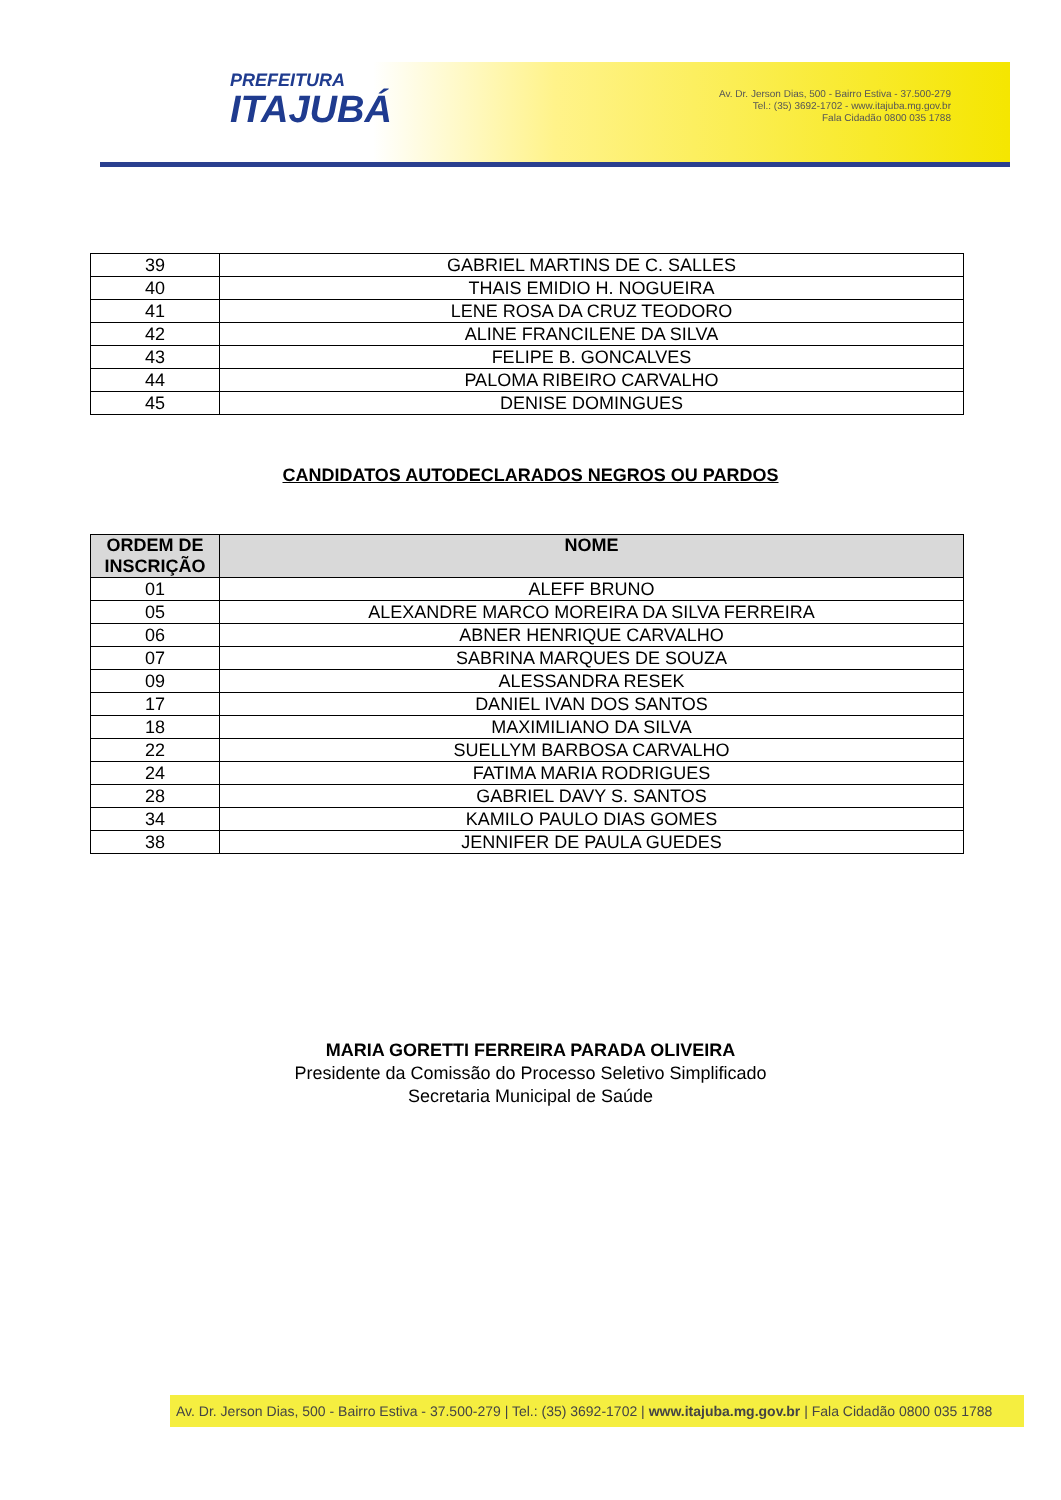PREFEITURA
ITAJUBÁ
Av. Dr. Jerson Dias, 500 - Bairro Estiva - 37.500-279
Tel.: (35) 3692-1702 - www.itajuba.mg.gov.br
Fala Cidadão 0800 035 1788
| 39 | GABRIEL MARTINS DE C. SALLES |
| 40 | THAIS EMIDIO H. NOGUEIRA |
| 41 | LENE ROSA DA CRUZ TEODORO |
| 42 | ALINE FRANCILENE DA SILVA |
| 43 | FELIPE B. GONCALVES |
| 44 | PALOMA RIBEIRO CARVALHO |
| 45 | DENISE DOMINGUES |
CANDIDATOS AUTODECLARADOS NEGROS OU PARDOS
| ORDEM DE INSCRIÇÃO | NOME |
| --- | --- |
| 01 | ALEFF BRUNO |
| 05 | ALEXANDRE MARCO MOREIRA DA SILVA FERREIRA |
| 06 | ABNER HENRIQUE CARVALHO |
| 07 | SABRINA MARQUES DE SOUZA |
| 09 | ALESSANDRA RESEK |
| 17 | DANIEL IVAN DOS SANTOS |
| 18 | MAXIMILIANO DA SILVA |
| 22 | SUELLYM BARBOSA CARVALHO |
| 24 | FATIMA MARIA RODRIGUES |
| 28 | GABRIEL DAVY S. SANTOS |
| 34 | KAMILO PAULO DIAS GOMES |
| 38 | JENNIFER DE PAULA GUEDES |
MARIA GORETTI FERREIRA PARADA OLIVEIRA
Presidente da Comissão do Processo Seletivo Simplificado
Secretaria Municipal de Saúde
Av. Dr. Jerson Dias, 500 - Bairro Estiva - 37.500-279 | Tel.: (35) 3692-1702 | www.itajuba.mg.gov.br | Fala Cidadão 0800 035 1788